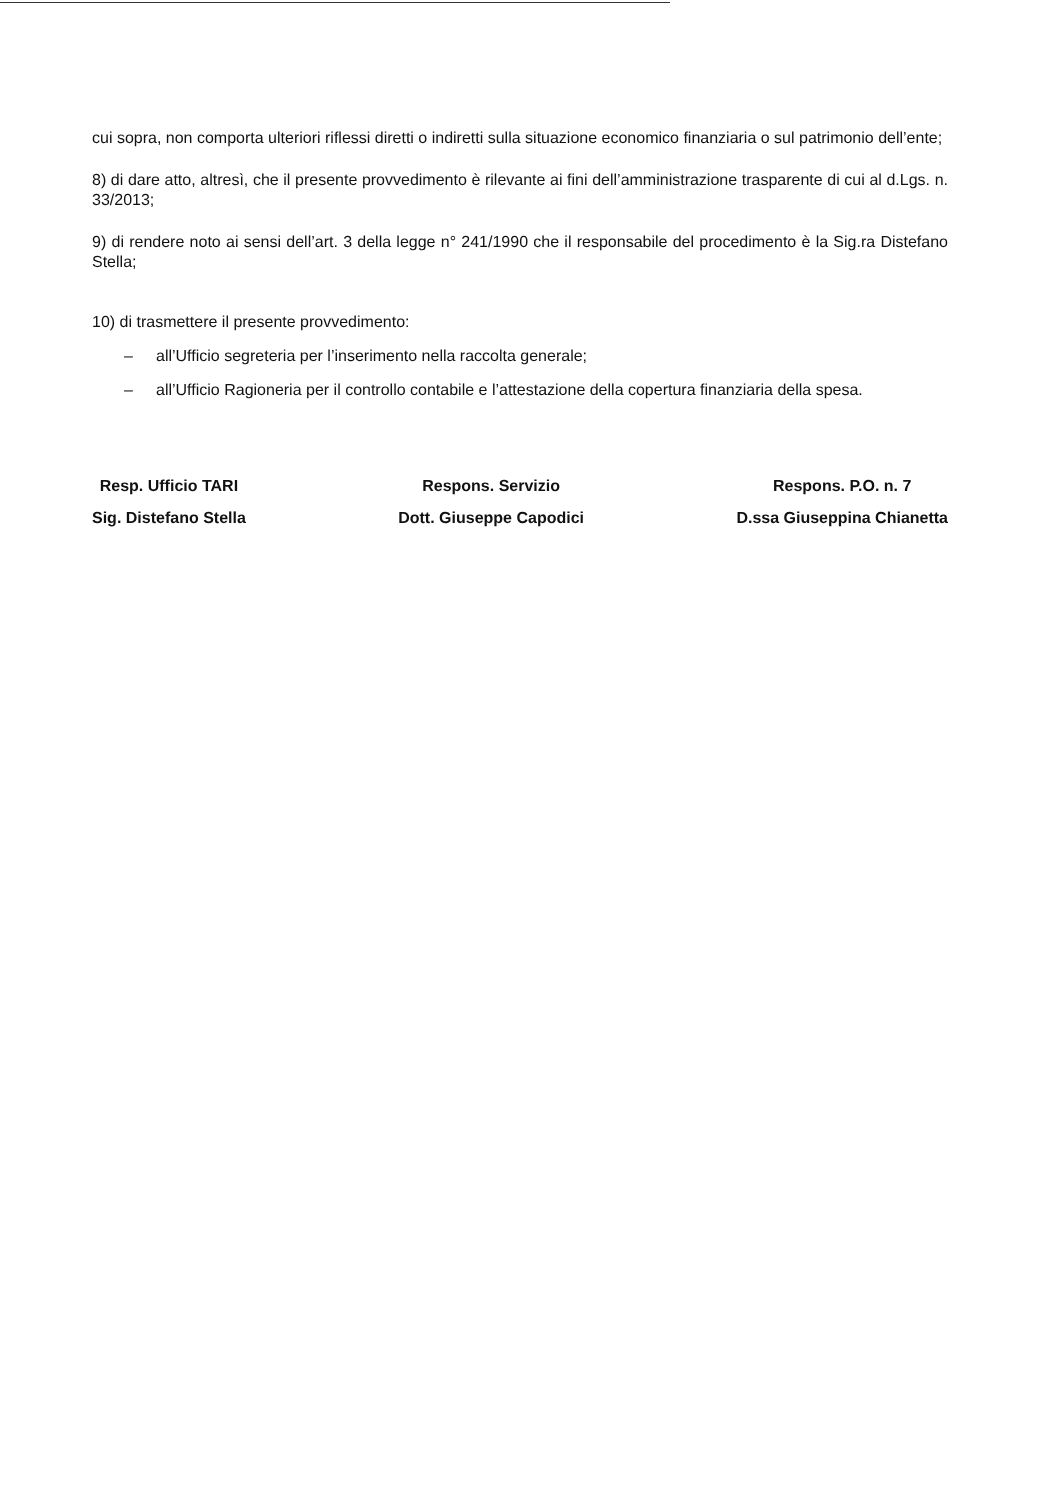cui sopra, non comporta ulteriori riflessi diretti o indiretti sulla situazione economico finanziaria o sul patrimonio dell’ente;
8) di dare atto, altresì, che il presente provvedimento è rilevante ai fini dell’amministrazione trasparente di cui al d.Lgs. n. 33/2013;
9) di rendere noto ai sensi dell’art. 3 della legge n° 241/1990 che il responsabile del procedimento è la Sig.ra Distefano Stella;
10) di trasmettere il presente provvedimento:
– all’Ufficio segreteria per l’inserimento nella raccolta generale;
– all’Ufficio Ragioneria per il controllo contabile e l’attestazione della copertura finanziaria della spesa.
Resp. Ufficio TARI
Sig. Distefano Stella
Respons. Servizio
Dott. Giuseppe Capodici
Respons. P.O. n. 7
D.ssa Giuseppina Chianetta